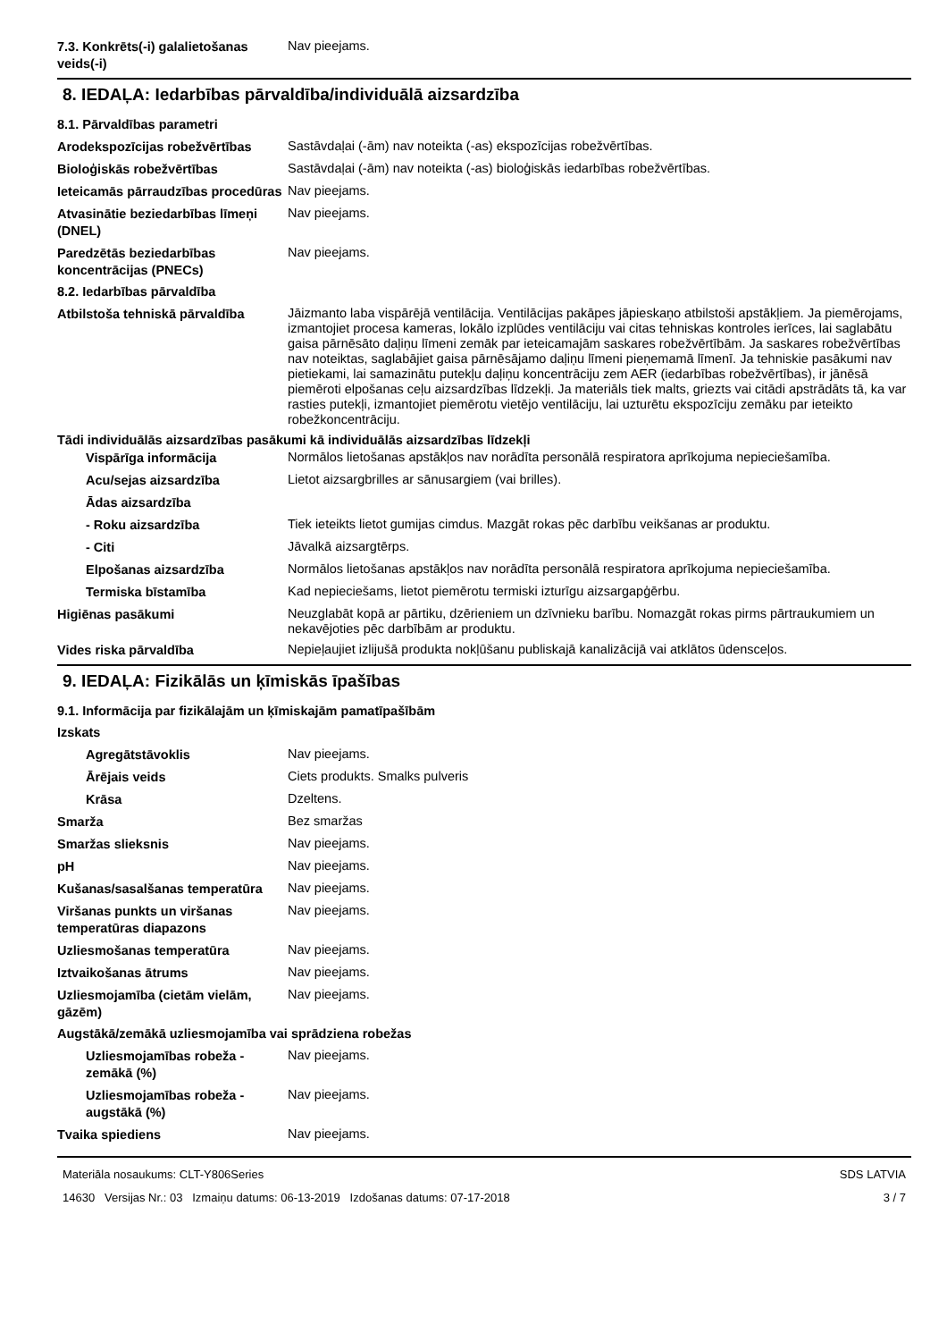7.3. Konkrēts(-i) galalietošanas veids(-i)
Nav pieejams.
8. IEDAĻA: Iedarbības pārvaldība/individuālā aizsardzība
8.1. Pārvaldības parametri
Arodekspozīcijas robežvērtības
Sastāvdaļai (-ām) nav noteikta (-as) ekspozīcijas robežvērtības.
Bioloģiskās robežvērtības
Sastāvdaļai (-ām) nav noteikta (-as) bioloģiskās iedarbības robežvērtības.
Ieteicamās pārraudzības procedūras
Nav pieejams.
Atvasinātie beziedarbības līmeņi (DNEL)
Nav pieejams.
Paredzētās beziedarbības koncentrācijas (PNECs)
Nav pieejams.
8.2. Iedarbības pārvaldība
Atbilstoša tehniskā pārvaldība
Jāizmanto laba vispārējā ventilācija. Ventilācijas pakāpes jāpieskaņo atbilstoši apstākļiem. Ja piemērojams, izmantojiet procesa kameras, lokālo izplūdes ventilāciju vai citas tehniskas kontroles ierīces, lai saglabātu gaisa pārnēsāto daļiņu līmeni zemāk par ieteicamajām saskares robežvērtībām. Ja saskares robežvērtības nav noteiktas, saglabājiet gaisa pārnēsājamo daļiņu līmeni pieņemamā līmenī. Ja tehniskie pasākumi nav pietiekami, lai samazinātu putekļu daļiņu koncentrāciju zem AER (iedarbības robežvērtības), ir jānēsā piemēroti elpošanas ceļu aizsardzības līdzekļi. Ja materiāls tiek malts, griezts vai citādi apstrādāts tā, ka var rasties putekļi, izmantojiet piemērotu vietējo ventilāciju, lai uzturētu ekspozīciju zemāku par ieteikto robežkoncentrāciju.
Tādi individuālās aizsardzības pasākumi kā individuālās aizsardzības līdzekļi
Vispārīga informācija
Normālos lietošanas apstākļos nav norādīta personālā respiratora aprīkojuma nepieciešamība.
Acu/sejas aizsardzība
Lietot aizsargbrilles ar sānusargiem (vai brilles).
Ādas aizsardzība
- Roku aizsardzība
Tiek ieteikts lietot gumijas cimdus. Mazgāt rokas pēc darbību veikšanas ar produktu.
- Citi
Jāvalkā aizsargtērps.
Elpošanas aizsardzība
Normālos lietošanas apstākļos nav norādīta personālā respiratora aprīkojuma nepieciešamība.
Termiska bīstamība
Kad nepieciešams, lietot piemērotu termiski izturīgu aizsargapģērbu.
Higiēnas pasākumi
Neuzglabāt kopā ar pārtiku, dzērieniem un dzīvnieku barību. Nomazgāt rokas pirms pārtraukumiem un nekavējoties pēc darbībām ar produktu.
Vides riska pārvaldība
Nepieļaujiet izlijušā produkta nokļūšanu publiskajā kanalizācijā vai atklātos ūdensceļos.
9. IEDAĻA: Fizikālās un ķīmiskās īpašības
9.1. Informācija par fizikālajām un ķīmiskajām pamatīpašībām
Izskats
Agregātstāvoklis
Nav pieejams.
Ārējais veids
Ciets produkts. Smalks pulveris
Krāsa
Dzeltens.
Smarža
Bez smaržas
Smaržas slieksnis
Nav pieejams.
pH
Nav pieejams.
Kušanas/sasalšanas temperatūra
Nav pieejams.
Viršanas punkts un viršanas temperatūras diapazons
Nav pieejams.
Uzliesmošanas temperatūra
Nav pieejams.
Iztvaikošanas ātrums
Nav pieejams.
Uzliesmojamība (cietām vielām, gāzēm)
Nav pieejams.
Augstākā/zemākā uzliesmojamība vai sprādziena robežas
Uzliesmojamības robeža - zemākā (%)
Nav pieejams.
Uzliesmojamības robeža - augstākā (%)
Nav pieejams.
Tvaika spiediens
Nav pieejams.
Materiāla nosaukums: CLT-Y806Series
14630 Versijas Nr.: 03 Izmaiņu datums: 06-13-2019 Izdošanas datums: 07-17-2018
SDS LATVIA
3 / 7